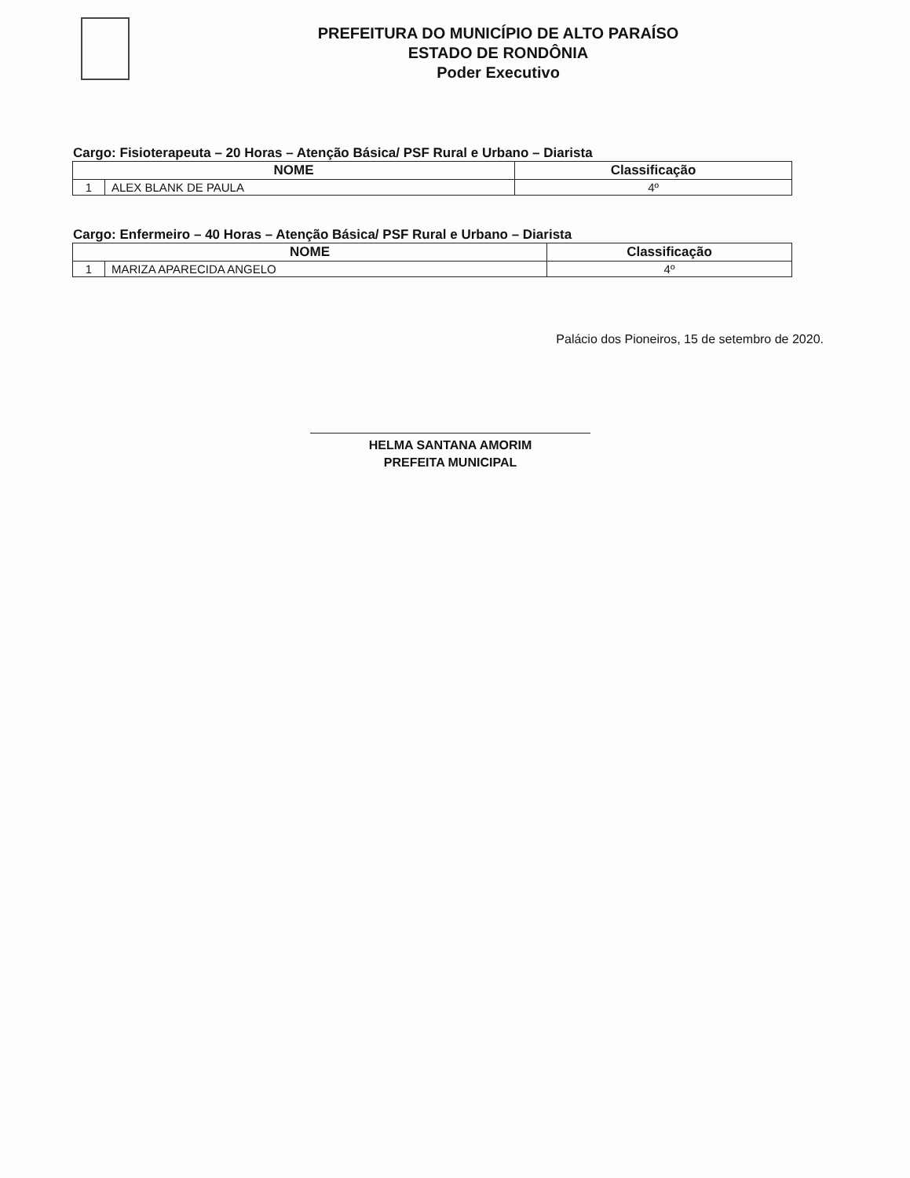PREFEITURA DO MUNICÍPIO DE ALTO PARAÍSO
ESTADO DE RONDÔNIA
Poder Executivo
Cargo: Fisioterapeuta – 20 Horas – Atenção Básica/ PSF Rural e Urbano – Diarista
| NOME | | Classificação |
| --- | --- | --- |
| 1 | ALEX BLANK DE PAULA | 4º |
Cargo: Enfermeiro – 40 Horas – Atenção Básica/ PSF Rural e Urbano – Diarista
| NOME | | Classificação |
| --- | --- | --- |
| 1 | MARIZA APARECIDA ANGELO | 4º |
Palácio dos Pioneiros, 15 de setembro de 2020.
HELMA SANTANA AMORIM
PREFEITA MUNICIPAL